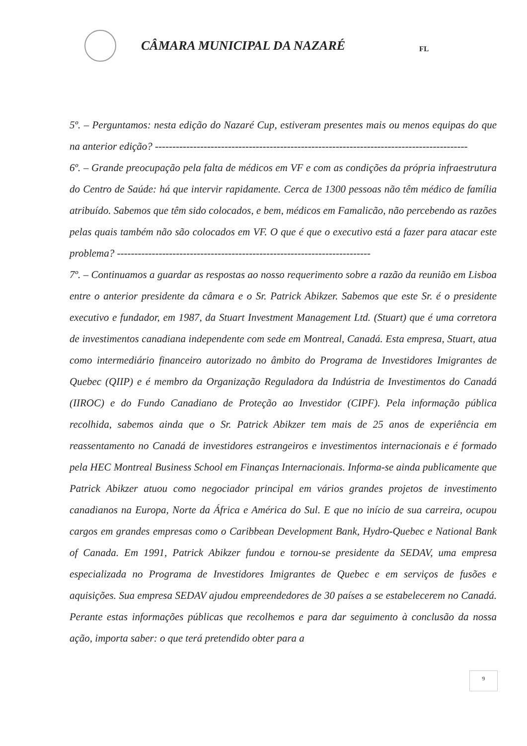CÂMARA MUNICIPAL DA NAZARÉ
FL
5º. – Perguntamos: nesta edição do Nazaré Cup, estiveram presentes mais ou menos equipas do que na anterior edição? ------------------------------------------------------------------------------------------
6º. – Grande preocupação pela falta de médicos em VF e com as condições da própria infraestrutura do Centro de Saúde: há que intervir rapidamente. Cerca de 1300 pessoas não têm médico de família atribuído. Sabemos que têm sido colocados, e bem, médicos em Famalicão, não percebendo as razões pelas quais também não são colocados em VF. O que é que o executivo está a fazer para atacar este problema? -------------------------------------------------------------------------
7º. – Continuamos a guardar as respostas ao nosso requerimento sobre a razão da reunião em Lisboa entre o anterior presidente da câmara e o Sr. Patrick Abikzer. Sabemos que este Sr. é o presidente executivo e fundador, em 1987, da Stuart Investment Management Ltd. (Stuart) que é uma corretora de investimentos canadiana independente com sede em Montreal, Canadá. Esta empresa, Stuart, atua como intermediário financeiro autorizado no âmbito do Programa de Investidores Imigrantes de Quebec (QIIP) e é membro da Organização Reguladora da Indústria de Investimentos do Canadá (IIROC) e do Fundo Canadiano de Proteção ao Investidor (CIPF). Pela informação pública recolhida, sabemos ainda que o Sr. Patrick Abikzer tem mais de 25 anos de experiência em reassentamento no Canadá de investidores estrangeiros e investimentos internacionais e é formado pela HEC Montreal Business School em Finanças Internacionais. Informa-se ainda publicamente que Patrick Abikzer atuou como negociador principal em vários grandes projetos de investimento canadianos na Europa, Norte da África e América do Sul. E que no início de sua carreira, ocupou cargos em grandes empresas como o Caribbean Development Bank, Hydro-Quebec e National Bank of Canada. Em 1991, Patrick Abikzer fundou e tornou-se presidente da SEDAV, uma empresa especializada no Programa de Investidores Imigrantes de Quebec e em serviços de fusões e aquisições. Sua empresa SEDAV ajudou empreendedores de 30 países a se estabelecerem no Canadá. Perante estas informações públicas que recolhemos e para dar seguimento à conclusão da nossa ação, importa saber: o que terá pretendido obter para a
9